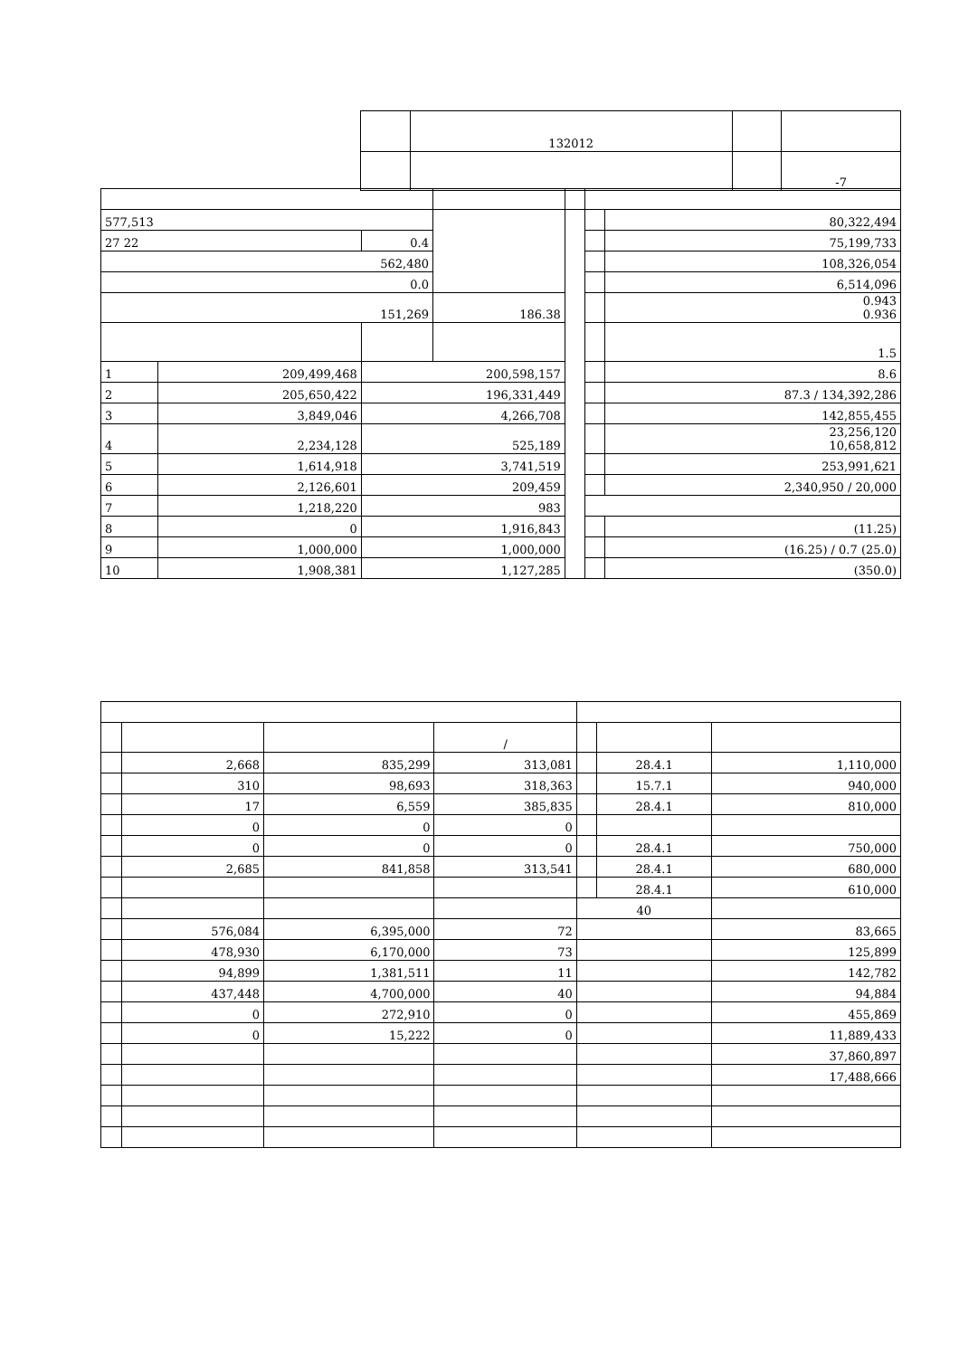| | 132012 | | |
| | | | -7 |
| 577,513 | | | | | | 80,322,494 |
| 27 22 | | 0.4 | | | | 75,199,733 |
| 562,480 | | | | | | 108,326,054 |
| 0.0 | | | | | | 6,514,096 |
| 151,269 | | | 186.38 | | | 0.943 0.936 |
| | | | | | | 1.5 |
| 1 | 209,499,468 | 200,598,157 | | | | 8.6 |
| 2 | 205,650,422 | 196,331,449 | | | | 87.3 / 134,392,286 |
| 3 | 3,849,046 | 4,266,708 | | | | 142,855,455 |
| 4 | 2,234,128 | 525,189 | | | | 23,256,120 10,658,812 |
| 5 | 1,614,918 | 3,741,519 | | | | 253,991,621 |
| 6 | 2,126,601 | 209,459 | | | | 2,340,950 / 20,000 |
| 7 | 1,218,220 | 983 | | | | |
| 8 | 0 | 1,916,843 | | | | (11.25) |
| 9 | 1,000,000 | 1,000,000 | | | | (16.25) / 0.7 (25.0) |
| 10 | 1,908,381 | 1,127,285 | | | | (350.0) |
| | | | / | | | |
| | 2,668 | 835,299 | 313,081 | | 28.4.1 | 1,110,000 |
| | 310 | 98,693 | 318,363 | | 15.7.1 | 940,000 |
| | 17 | 6,559 | 385,835 | | 28.4.1 | 810,000 |
| | 0 | 0 | 0 | | | |
| | 0 | 0 | 0 | | 28.4.1 | 750,000 |
| | 2,685 | 841,858 | 313,541 | | 28.4.1 | 680,000 |
| | | | | | 28.4.1 | 610,000 |
| | | | | 40 | | |
| | 576,084 | 6,395,000 | 72 | | | 83,665 |
| | 478,930 | 6,170,000 | 73 | | | 125,899 |
| | 94,899 | 1,381,511 | 11 | | | 142,782 |
| | 437,448 | 4,700,000 | 40 | | | 94,884 |
| | 0 | 272,910 | 0 | | | 455,869 |
| | 0 | 15,222 | 0 | | | 11,889,433 |
| | | | | | | 37,860,897 |
| | | | | | | 17,488,666 |